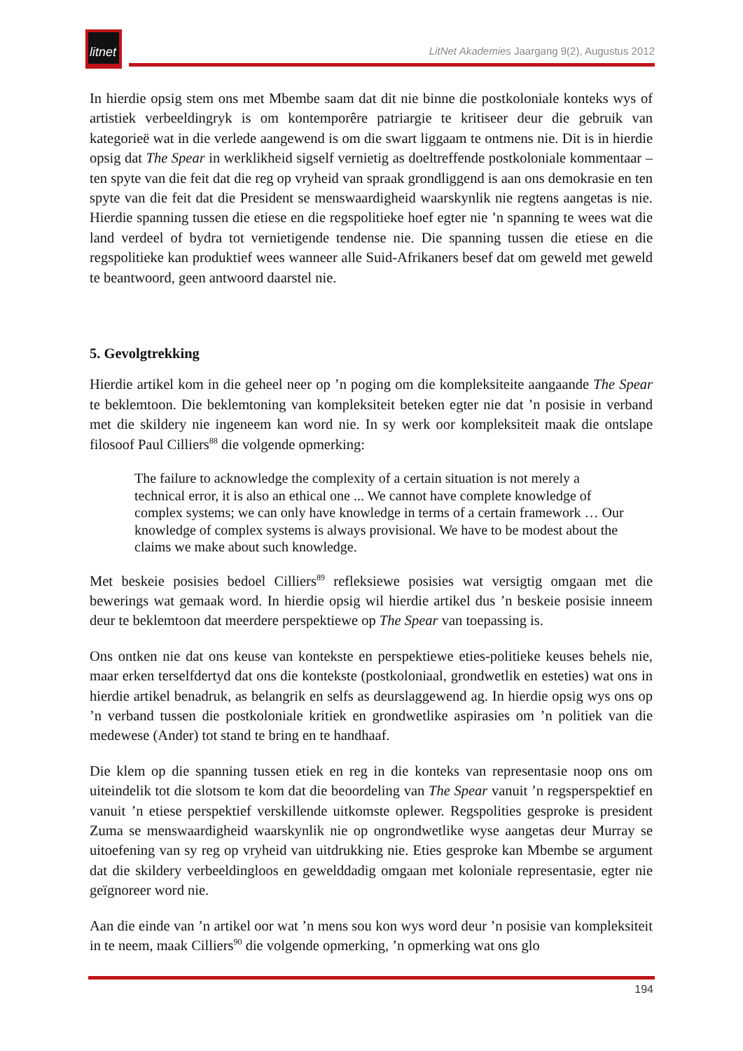litnet
LitNet Akademies Jaargang 9(2), Augustus 2012
In hierdie opsig stem ons met Mbembe saam dat dit nie binne die postkoloniale konteks wys of artistiek verbeeldingryk is om kontemporêre patriargie te kritiseer deur die gebruik van kategorieë wat in die verlede aangewend is om die swart liggaam te ontmens nie. Dit is in hierdie opsig dat The Spear in werklikheid sigself vernietig as doeltreffende postkoloniale kommentaar – ten spyte van die feit dat die reg op vryheid van spraak grondliggend is aan ons demokrasie en ten spyte van die feit dat die President se menswaardigheid waarskynlik nie regtens aangetas is nie. Hierdie spanning tussen die etiese en die regspolitieke hoef egter nie ’n spanning te wees wat die land verdeel of bydra tot vernietigende tendense nie. Die spanning tussen die etiese en die regspolitieke kan produktief wees wanneer alle Suid-Afrikaners besef dat om geweld met geweld te beantwoord, geen antwoord daarstel nie.
5. Gevolgtrekking
Hierdie artikel kom in die geheel neer op ’n poging om die kompleksiteite aangaande The Spear te beklemtoon. Die beklemtoning van kompleksiteit beteken egter nie dat ’n posisie in verband met die skildery nie ingeneem kan word nie. In sy werk oor kompleksiteit maak die ontslape filosoof Paul Cilliers<sup>88</sup> die volgende opmerking:
The failure to acknowledge the complexity of a certain situation is not merely a technical error, it is also an ethical one ... We cannot have complete knowledge of complex systems; we can only have knowledge in terms of a certain framework … Our knowledge of complex systems is always provisional. We have to be modest about the claims we make about such knowledge.
Met beskeie posisies bedoel Cilliers<sup>89</sup> refleksiewe posisies wat versigtig omgaan met die bewerings wat gemaak word. In hierdie opsig wil hierdie artikel dus ’n beskeie posisie inneem deur te beklemtoon dat meerdere perspektiewe op The Spear van toepassing is.
Ons ontken nie dat ons keuse van kontekste en perspektiewe eties-politieke keuses behels nie, maar erken terselfdertyd dat ons die kontekste (postkoloniaal, grondwetlik en esteties) wat ons in hierdie artikel benadruk, as belangrik en selfs as deurslaggewend ag. In hierdie opsig wys ons op ’n verband tussen die postkoloniale kritiek en grondwetlike aspirasies om ’n politiek van die medewese (Ander) tot stand te bring en te handhaaf.
Die klem op die spanning tussen etiek en reg in die konteks van representasie noop ons om uiteindelik tot die slotsom te kom dat die beoordeling van The Spear vanuit ’n regsperspektief en vanuit ’n etiese perspektief verskillende uitkomste oplewer. Regspolities gesproke is president Zuma se menswaardigheid waarskynlik nie op ongrondwetlike wyse aangetas deur Murray se uitoefening van sy reg op vryheid van uitdrukking nie. Eties gesproke kan Mbembe se argument dat die skildery verbeeldingloos en gewelddadig omgaan met koloniale representasie, egter nie geïgnoreer word nie.
Aan die einde van ’n artikel oor wat ’n mens sou kon wys word deur ’n posisie van kompleksiteit in te neem, maak Cilliers<sup>90</sup> die volgende opmerking, ’n opmerking wat ons glo
194